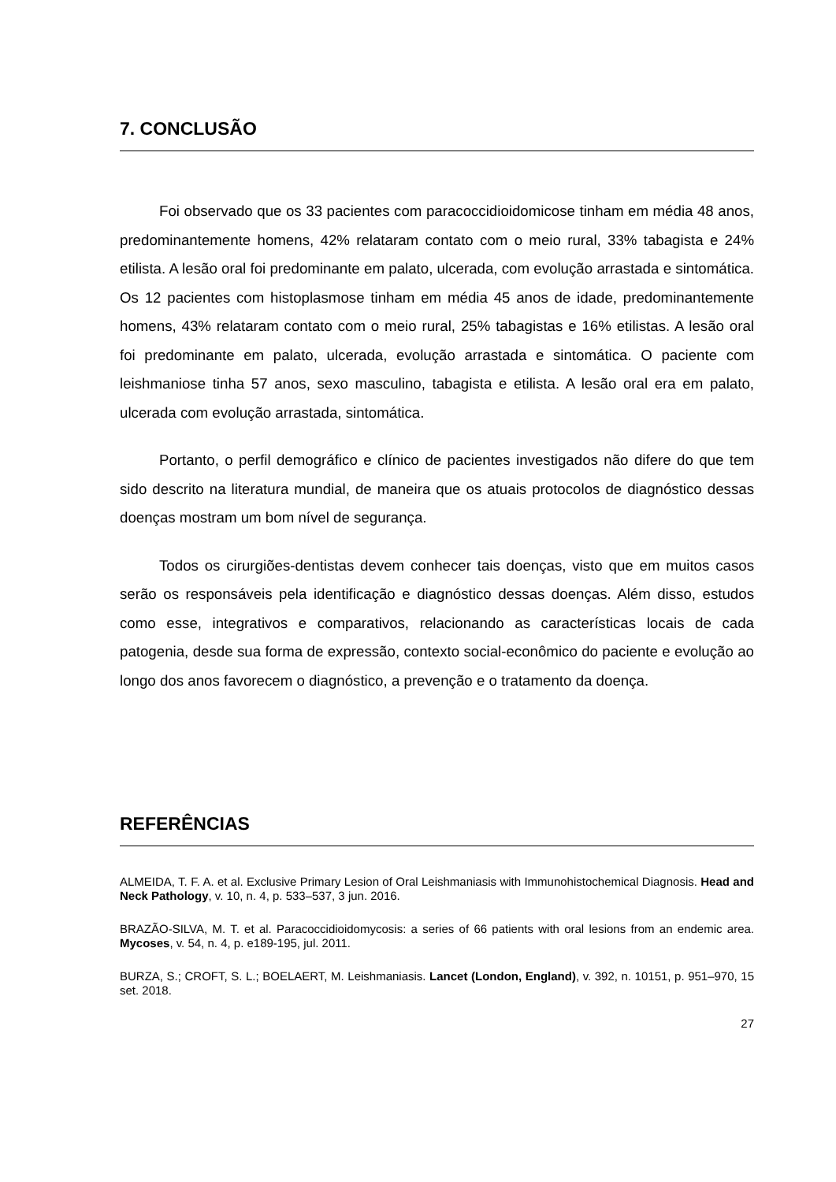7. CONCLUSÃO
Foi observado que os 33 pacientes com paracoccidioidomicose tinham em média 48 anos, predominantemente homens, 42% relataram contato com o meio rural, 33% tabagista e 24% etilista. A lesão oral foi predominante em palato, ulcerada, com evolução arrastada e sintomática. Os 12 pacientes com histoplasmose tinham em média 45 anos de idade, predominantemente homens, 43% relataram contato com o meio rural, 25% tabagistas e 16% etilistas. A lesão oral foi predominante em palato, ulcerada, evolução arrastada e sintomática. O paciente com leishmaniose tinha 57 anos, sexo masculino, tabagista e etilista. A lesão oral era em palato, ulcerada com evolução arrastada, sintomática.
Portanto, o perfil demográfico e clínico de pacientes investigados não difere do que tem sido descrito na literatura mundial, de maneira que os atuais protocolos de diagnóstico dessas doenças mostram um bom nível de segurança.
Todos os cirurgiões-dentistas devem conhecer tais doenças, visto que em muitos casos serão os responsáveis pela identificação e diagnóstico dessas doenças. Além disso, estudos como esse, integrativos e comparativos, relacionando as características locais de cada patogenia, desde sua forma de expressão, contexto social-econômico do paciente e evolução ao longo dos anos favorecem o diagnóstico, a prevenção e o tratamento da doença.
REFERÊNCIAS
ALMEIDA, T. F. A. et al. Exclusive Primary Lesion of Oral Leishmaniasis with Immunohistochemical Diagnosis. Head and Neck Pathology, v. 10, n. 4, p. 533–537, 3 jun. 2016.
BRAZÃO-SILVA, M. T. et al. Paracoccidioidomycosis: a series of 66 patients with oral lesions from an endemic area. Mycoses, v. 54, n. 4, p. e189-195, jul. 2011.
BURZA, S.; CROFT, S. L.; BOELAERT, M. Leishmaniasis. Lancet (London, England), v. 392, n. 10151, p. 951–970, 15 set. 2018.
27